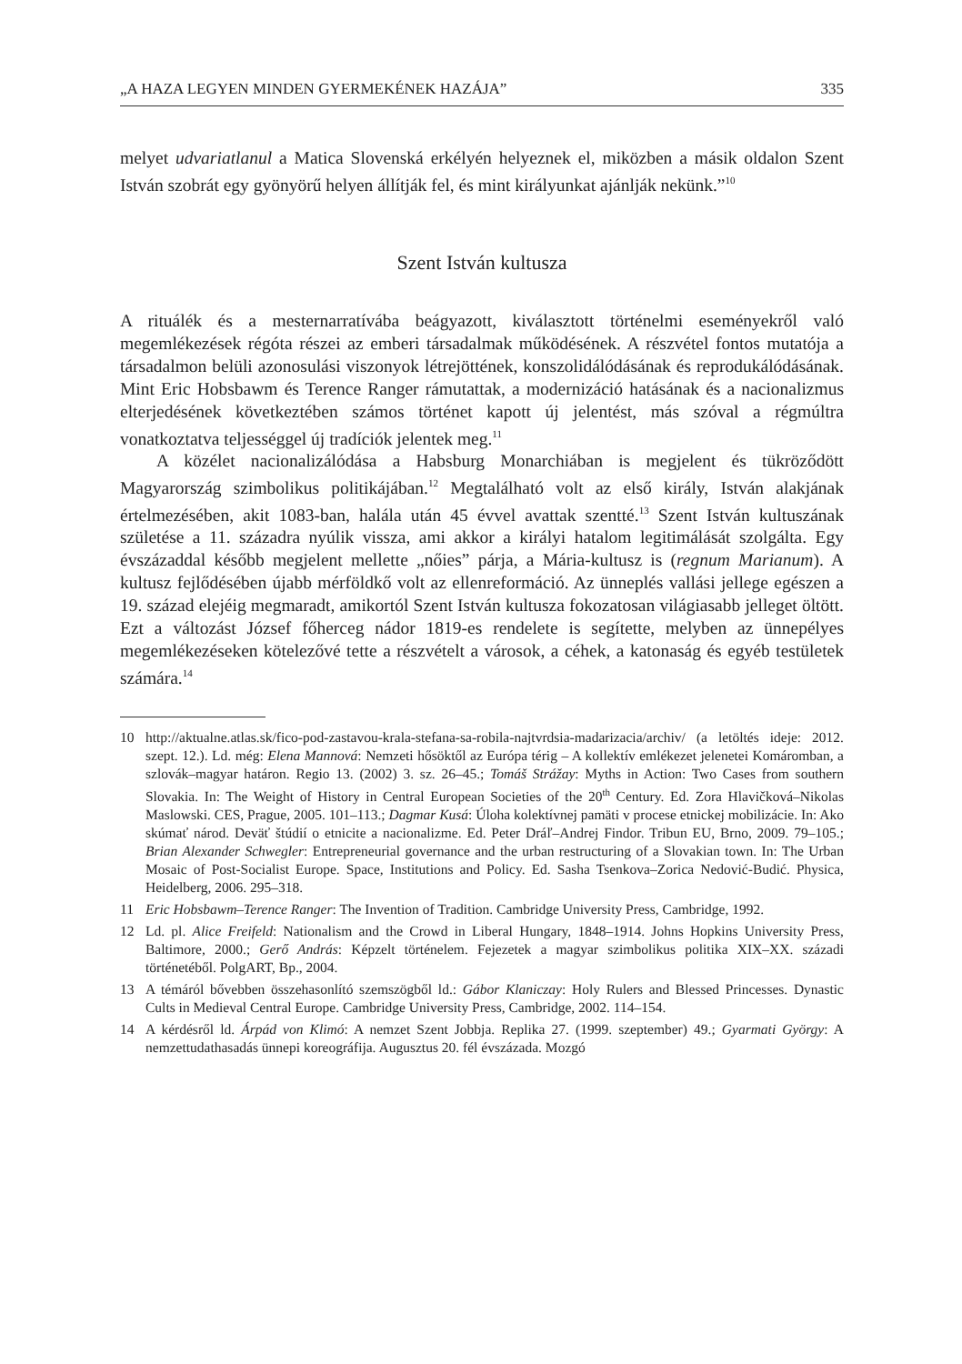„A HAZA LEGYEN MINDEN GYERMEKÉNEK HAZÁJA” 335
melyet udvariatlanul a Matica Slovenská erkélyén helyeznek el, miközben a másik oldalon Szent István szobrát egy gyönyörű helyen állítják fel, és mint királyunkat ajánlják nekünk.”<sup>10</sup>
Szent István kultusza
A rituálék és a mesternarratívába beágyazott, kiválasztott történelmi eseményekről való megemlékezések régóta részei az emberi társadalmak működésének. A részvétel fontos mutatója a társadalmon belüli azonosulási viszonyok létrejöttének, konszolidálódásának és reprodukálódásának. Mint Eric Hobsbawm és Terence Ranger rámutattak, a modernizáció hatásának és a nacionalizmus elterjedésének következtében számos történet kapott új jelentést, más szóval a régmúltra vonatkoztatva teljességgel új tradíciók jelentek meg.<sup>11</sup>
A közélet nacionalizálódása a Habsburg Monarchiában is megjelent és tükröződött Magyarország szimbolikus politikájában.<sup>12</sup> Megtalálható volt az első király, István alakjának értelmezésében, akit 1083-ban, halála után 45 évvel avattak szentté.<sup>13</sup> Szent István kultuszának születése a 11. századra nyúlik vissza, ami akkor a királyi hatalom legitimálását szolgálta. Egy évszázaddal később megjelent mellette „nőies” párja, a Mária-kultusz is (regnum Marianum). A kultusz fejlődésében újabb mérföldkő volt az ellenreformáció. Az ünneplés vallási jellege egészen a 19. század elejéig megmaradt, amikortól Szent István kultusza fokozatosan világiasabb jelleget öltött. Ezt a változást József főherceg nádor 1819-es rendelete is segítette, melyben az ünnepélyes megemlékezéseken kötelezővé tette a részvételt a városok, a céhek, a katonaság és egyéb testületek számára.<sup>14</sup>
10 http://aktualne.atlas.sk/fico-pod-zastavou-krala-stefana-sa-robila-najtvrdsia-madarizacia/archiv/ (a letöltés ideje: 2012. szept. 12.). Ld. még: Elena Mannová: Nemzeti hősöktől az Európa térig – A kollektív emlékezet jelenetei Komáromban, a szlovák–magyar határon. Regio 13. (2002) 3. sz. 26–45.; Tomáš Strážay: Myths in Action: Two Cases from southern Slovakia. In: The Weight of History in Central European Societies of the 20<sup>th</sup> Century. Ed. Zora Hlavičková–Nikolas Maslowski. CES, Prague, 2005. 101–113.; Dagmar Kusá: Úloha kolektívnej pamäti v procese etnickej mobilizácie. In: Ako skúmať národ. Deväť štúdií o etnicite a nacionalizme. Ed. Peter Dráľ–Andrej Findor. Tribun EU, Brno, 2009. 79–105.; Brian Alexander Schwegler: Entrepreneurial governance and the urban restructuring of a Slovakian town. In: The Urban Mosaic of Post-Socialist Europe. Space, Institutions and Policy. Ed. Sasha Tsenkova–Zorica Nedović-Budić. Physica, Heidelberg, 2006. 295–318.
11 Eric Hobsbawm–Terence Ranger: The Invention of Tradition. Cambridge University Press, Cambridge, 1992.
12 Ld. pl. Alice Freifeld: Nationalism and the Crowd in Liberal Hungary, 1848–1914. Johns Hopkins University Press, Baltimore, 2000.; Gerő András: Képzelt történelem. Fejezetek a magyar szimbolikus politika XIX–XX. századi történetéből. PolgART, Bp., 2004.
13 A témáról bővebben összehasonlító szemszögből ld.: Gábor Klaniczay: Holy Rulers and Blessed Princesses. Dynastic Cults in Medieval Central Europe. Cambridge University Press, Cambridge, 2002. 114–154.
14 A kérdésről ld. Árpád von Klimó: A nemzet Szent Jobbja. Replika 27. (1999. szeptember) 49.; Gyarmati György: A nemzettudathasadás ünnepi koreográfija. Augusztus 20. fél évszázada. Mozgó